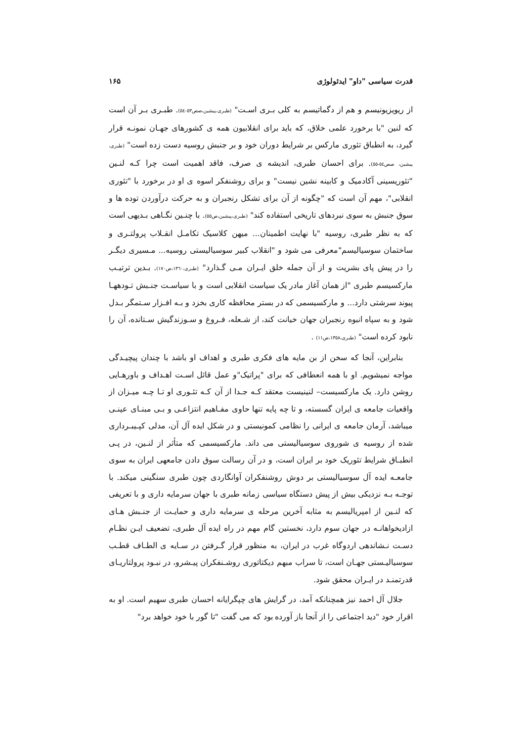قدرت سیاسی "داو" ایدئولوژی ۱۶۵
از ریویزیونیسم و هم از دگماتیسم به کلی بـری اسـت" (طبری،پیشین،صص٥٣-٥٤). طبـری بـر آن است که لنین "با برخورد علمی خلاق، که باید برای انقلابیون همه ی کشورهای جهـان نمونـه قرار گیرد، به انطباق تئوری مارکس بر شرایط دوران خود و بر جنبش روسیه دست زده است" (طبری، پیشین، صص٥٤-٥٥). برای احسان طبری، اندیشه ی صرف، فاقد اهمیت است چرا کـه لنـین "تئوریسینی آکادمیک و کابینه نشین نیست" و برای روشنفکر اسوه ی او در برخورد با "تئوری انقلابی"، مهم آن است که "چگونه از آن برای تشکل رنجبران و به حرکت درآوردن توده ها و سوق جنبش به سوی نبردهای تاریخی استفاده کند" (طبری،پیشین،ص٥٥). با چنـین نگـاهی بـدیهی است که به نظر طبری، روسیه "با نهایت اطمینان... میهن کلاسیک تکامـل انقـلاب پرولتـری و ساختمان سوسیالیسم"معرفی می شود و "انقلاب کبیر سوسیالیستی روسیه... مـسیری دیگـر را در پیش پای بشریت و از آن جمله خلق ایـران مـی گـذارد" (طبری،١٣٦٠،ص١٧٠). بـدین ترتیـب مارکسیسم طبری "از همان آغاز مادر یک سیاست انقلابی است و با سیاسـت جنـبش تـودههـا پیوند سرشتی دارد... و مارکسیسمی که در بستر محافظه کاری بخزد و بـه افـزار سـتمگر بـدل شود و به سپاه انبوه رنجبران جهان خیانت کند، از شـعله، فـروغ و سـوزندگیش سـتانده، آن را نابود کرده است" (طبری،١٣٥٨،ص١١) .
بنابراین، آنجا که سخن از بن مایه های فکری طبری و اهداف او باشد با چندان پیچیـدگی مواجه نمیشویم. او با همه انعطافی که برای "پراتیک"و عمل قائل اسـت اهـداف و باورهـایی روشن دارد. یک مارکسیست– لنینیست معتقد کـه جـدا از آن کـه تئـوری او تـا چـه میـزان از واقعیات جامعه ی ایران گسسته، و تا چه پایه تنها حاوی مفـاهیم انتزاعـی و بـی مبنـای عینـی میباشد، آرمان جامعه ی ایرانی را نظامی کمونیستی و در شکل ایده آل آن، مدلی کپـیبـرداری شده از روسیه ی شوروی سوسیالیستی می داند. مارکسیسمی که متأثر از لنـین، در پـی انطبـاق شرایط تئوریک خود بر ایران است، و در آن رسالت سوق دادن جامعهی ایران به سوی جامعـه ایده آل سوسیالیستی بر دوش روشنفکران آوانگاردی چون طبری سنگینی میکند. با توجـه بـه نزدیکی بیش از پیش دستگاه سیاسی زمانه طبری با جهان سرمایه داری و با تعریفی که لنـین از امپریالیسم به مثابه آخرین مرحله ی سرمایه داری و حمایـت از جنـبش هـای ازادیخواهانـه در جهان سوم دارد، نخستین گام مهم در راه ایده آل طبری، تضعیف ایـن نظـام دسـت نـشاندهی اردوگاه غرب در ایران، به منظور قرار گـرفتن در سـایه ی الطـاف قطـب سوسیالیـستی جهـان است، تا سراب مبهم دیکتاتوری روشـنفکران پیـشرو، در نبـود پرولتاریـای قدرتمنـد در ایـران محقق شود.
جلال آل احمد نیز همچنانکه آمد، در گرایش های چپگرایانه احسان طبری سهیم است. او به اقرار خود "دید اجتماعی را از آنجا باز آورده بود که می گفت "تا گور با خود خواهد برد"